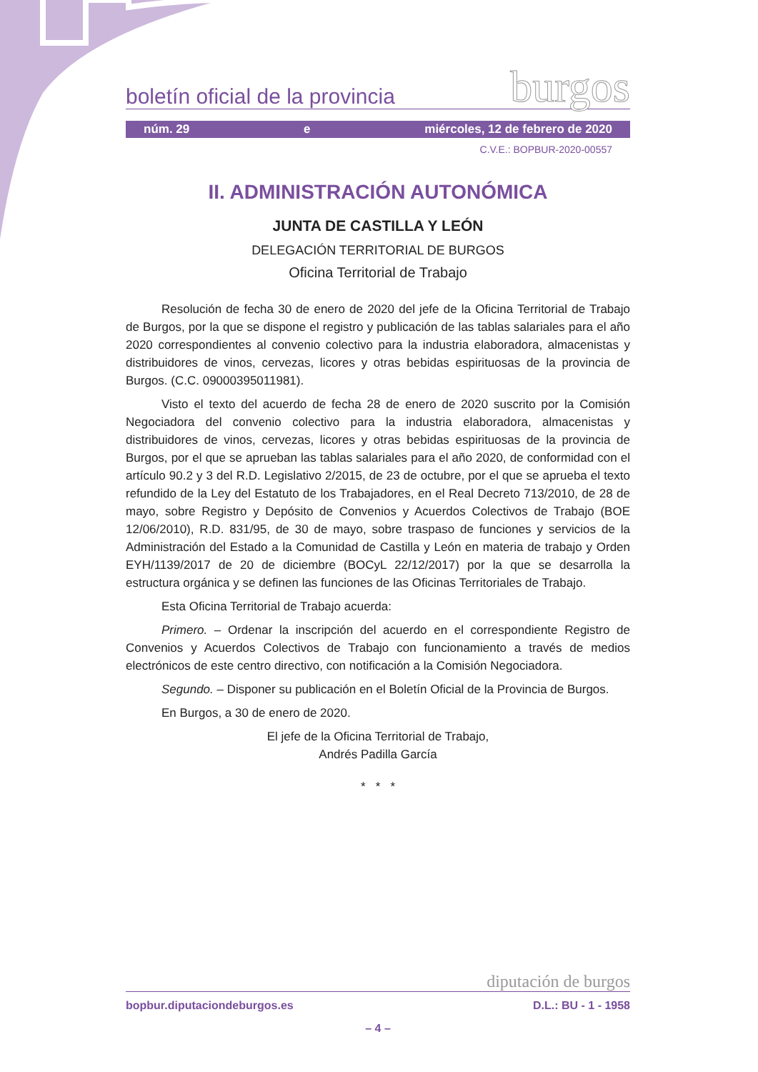boletín oficial de la provincia burgos
núm. 29 e miércoles, 12 de febrero de 2020
C.V.E.: BOPBUR-2020-00557
II. ADMINISTRACIÓN AUTONÓMICA
JUNTA DE CASTILLA Y LEÓN
DELEGACIÓN TERRITORIAL DE BURGOS
Oficina Territorial de Trabajo
Resolución de fecha 30 de enero de 2020 del jefe de la Oficina Territorial de Trabajo de Burgos, por la que se dispone el registro y publicación de las tablas salariales para el año 2020 correspondientes al convenio colectivo para la industria elaboradora, almacenistas y distribuidores de vinos, cervezas, licores y otras bebidas espirituosas de la provincia de Burgos. (C.C. 09000395011981).
Visto el texto del acuerdo de fecha 28 de enero de 2020 suscrito por la Comisión Negociadora del convenio colectivo para la industria elaboradora, almacenistas y distribuidores de vinos, cervezas, licores y otras bebidas espirituosas de la provincia de Burgos, por el que se aprueban las tablas salariales para el año 2020, de conformidad con el artículo 90.2 y 3 del R.D. Legislativo 2/2015, de 23 de octubre, por el que se aprueba el texto refundido de la Ley del Estatuto de los Trabajadores, en el Real Decreto 713/2010, de 28 de mayo, sobre Registro y Depósito de Convenios y Acuerdos Colectivos de Trabajo (BOE 12/06/2010), R.D. 831/95, de 30 de mayo, sobre traspaso de funciones y servicios de la Administración del Estado a la Comunidad de Castilla y León en materia de trabajo y Orden EYH/1139/2017 de 20 de diciembre (BOCyL 22/12/2017) por la que se desarrolla la estructura orgánica y se definen las funciones de las Oficinas Territoriales de Trabajo.
Esta Oficina Territorial de Trabajo acuerda:
Primero. – Ordenar la inscripción del acuerdo en el correspondiente Registro de Convenios y Acuerdos Colectivos de Trabajo con funcionamiento a través de medios electrónicos de este centro directivo, con notificación a la Comisión Negociadora.
Segundo. – Disponer su publicación en el Boletín Oficial de la Provincia de Burgos.
En Burgos, a 30 de enero de 2020.
El jefe de la Oficina Territorial de Trabajo,
Andrés Padilla García
* * *
diputación de burgos
bopbur.diputaciondeburgos.es D.L.: BU - 1 - 1958
– 4 –